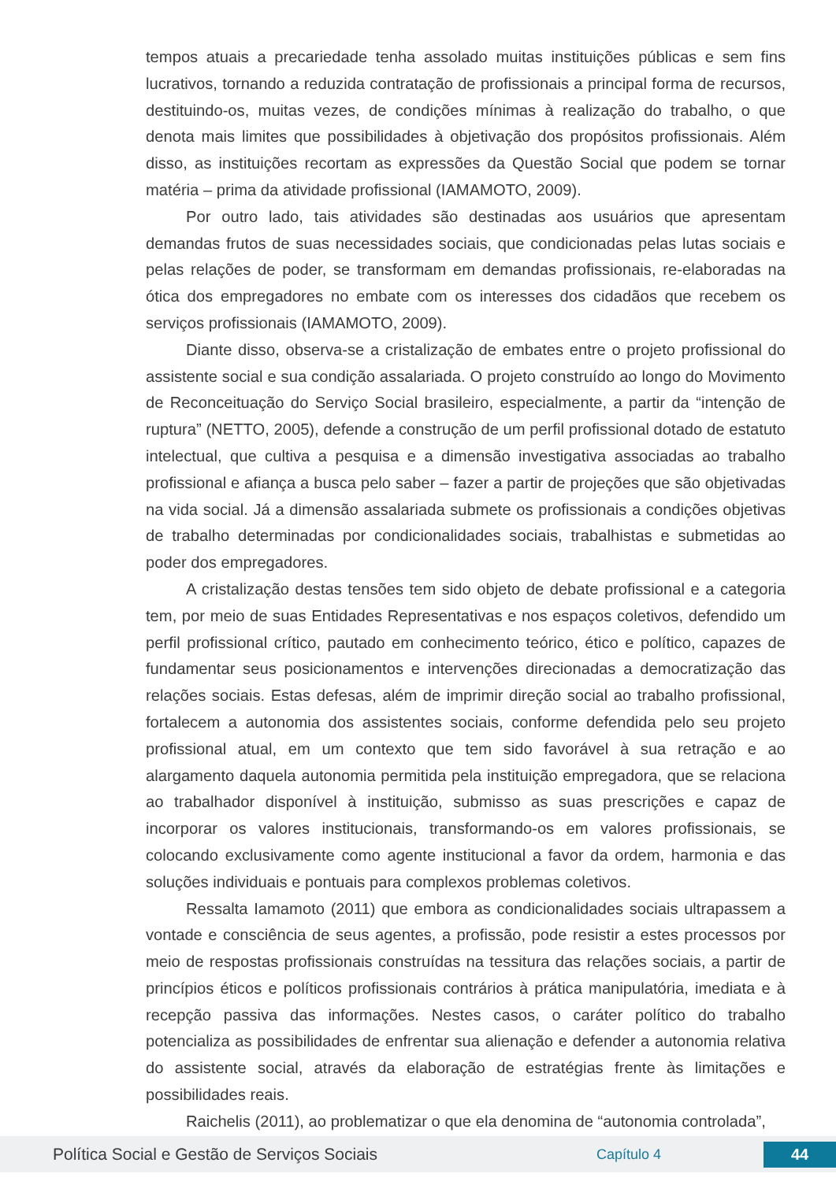tempos atuais a precariedade tenha assolado muitas instituições públicas e sem fins lucrativos, tornando a reduzida contratação de profissionais a principal forma de recursos, destituindo-os, muitas vezes, de condições mínimas à realização do trabalho, o que denota mais limites que possibilidades à objetivação dos propósitos profissionais. Além disso, as instituições recortam as expressões da Questão Social que podem se tornar matéria – prima da atividade profissional (IAMAMOTO, 2009).
Por outro lado, tais atividades são destinadas aos usuários que apresentam demandas frutos de suas necessidades sociais, que condicionadas pelas lutas sociais e pelas relações de poder, se transformam em demandas profissionais, re-elaboradas na ótica dos empregadores no embate com os interesses dos cidadãos que recebem os serviços profissionais (IAMAMOTO, 2009).
Diante disso, observa-se a cristalização de embates entre o projeto profissional do assistente social e sua condição assalariada. O projeto construído ao longo do Movimento de Reconceituação do Serviço Social brasileiro, especialmente, a partir da “intenção de ruptura” (NETTO, 2005), defende a construção de um perfil profissional dotado de estatuto intelectual, que cultiva a pesquisa e a dimensão investigativa associadas ao trabalho profissional e afiança a busca pelo saber – fazer a partir de projeções que são objetivadas na vida social. Já a dimensão assalariada submete os profissionais a condições objetivas de trabalho determinadas por condicionalidades sociais, trabalhistas e submetidas ao poder dos empregadores.
A cristalização destas tensões tem sido objeto de debate profissional e a categoria tem, por meio de suas Entidades Representativas e nos espaços coletivos, defendido um perfil profissional crítico, pautado em conhecimento teórico, ético e político, capazes de fundamentar seus posicionamentos e intervenções direcionadas a democratização das relações sociais. Estas defesas, além de imprimir direção social ao trabalho profissional, fortalecem a autonomia dos assistentes sociais, conforme defendida pelo seu projeto profissional atual, em um contexto que tem sido favorável à sua retração e ao alargamento daquela autonomia permitida pela instituição empregadora, que se relaciona ao trabalhador disponível à instituição, submisso as suas prescrições e capaz de incorporar os valores institucionais, transformando-os em valores profissionais, se colocando exclusivamente como agente institucional a favor da ordem, harmonia e das soluções individuais e pontuais para complexos problemas coletivos.
Ressalta Iamamoto (2011) que embora as condicionalidades sociais ultrapassem a vontade e consciência de seus agentes, a profissão, pode resistir a estes processos por meio de respostas profissionais construídas na tessitura das relações sociais, a partir de princípios éticos e políticos profissionais contrários à prática manipulatória, imediata e à recepção passiva das informações. Nestes casos, o caráter político do trabalho potencializa as possibilidades de enfrentar sua alienação e defender a autonomia relativa do assistente social, através da elaboração de estratégias frente às limitações e possibilidades reais.
Raichelis (2011), ao problematizar o que ela denomina de “autonomia controlada”,
Política Social e Gestão de Serviços Sociais
Capítulo 4
44